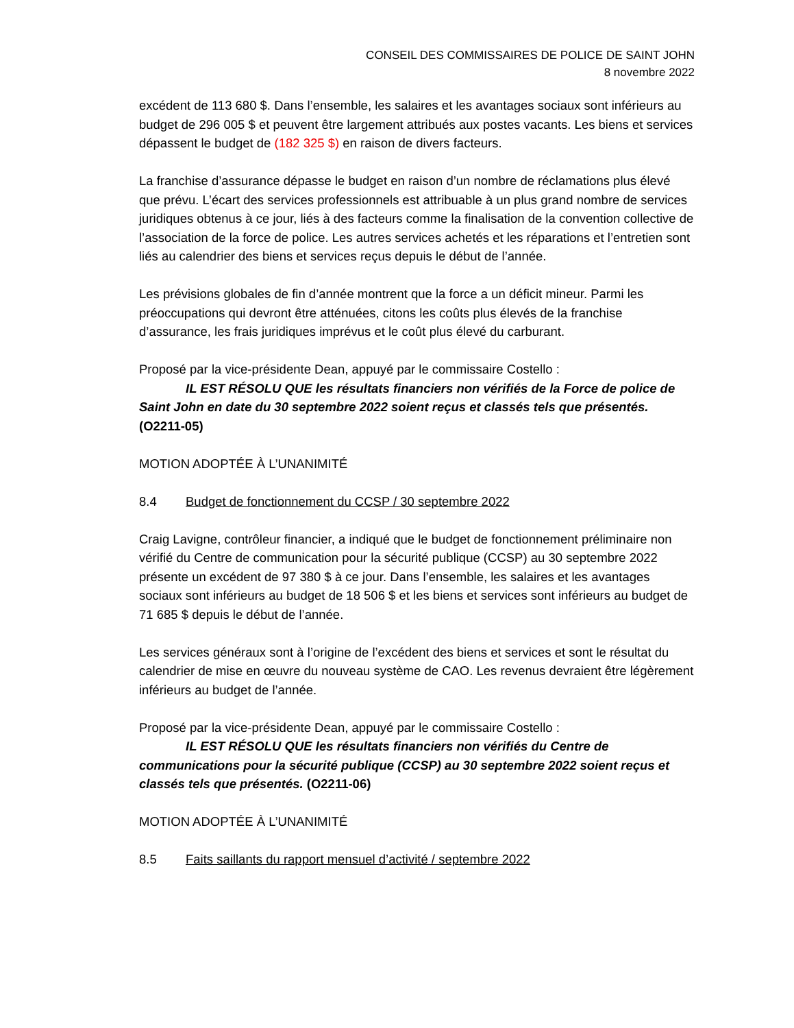CONSEIL DES COMMISSAIRES DE POLICE DE SAINT JOHN
8 novembre 2022
excédent de 113 680 $. Dans l’ensemble, les salaires et les avantages sociaux sont inférieurs au budget de 296 005 $ et peuvent être largement attribués aux postes vacants. Les biens et services dépassent le budget de (182 325 $) en raison de divers facteurs.
La franchise d’assurance dépasse le budget en raison d’un nombre de réclamations plus élevé que prévu. L’écart des services professionnels est attribuable à un plus grand nombre de services juridiques obtenus à ce jour, liés à des facteurs comme la finalisation de la convention collective de l’association de la force de police. Les autres services achetés et les réparations et l’entretien sont liés au calendrier des biens et services reçus depuis le début de l’année.
Les prévisions globales de fin d’année montrent que la force a un déficit mineur. Parmi les préoccupations qui devront être atténuées, citons les coûts plus élevés de la franchise d’assurance, les frais juridiques imprévus et le coût plus élevé du carburant.
Proposé par la vice-présidente Dean, appuyé par le commissaire Costello :
IL EST RÉSOLU QUE les résultats financiers non vérifiés de la Force de police de Saint John en date du 30 septembre 2022 soient reçus et classés tels que présentés. (O2211-05)
MOTION ADOPTÉE À L’UNANIMITÉ
8.4 Budget de fonctionnement du CCSP / 30 septembre 2022
Craig Lavigne, contrôleur financier, a indiqué que le budget de fonctionnement préliminaire non vérifié du Centre de communication pour la sécurité publique (CCSP) au 30 septembre 2022 présente un excédent de 97 380 $ à ce jour. Dans l’ensemble, les salaires et les avantages sociaux sont inférieurs au budget de 18 506 $ et les biens et services sont inférieurs au budget de 71 685 $ depuis le début de l’année.
Les services généraux sont à l’origine de l’excédent des biens et services et sont le résultat du calendrier de mise en œuvre du nouveau système de CAO. Les revenus devraient être légèrement inférieurs au budget de l’année.
Proposé par la vice-présidente Dean, appuyé par le commissaire Costello :
IL EST RÉSOLU QUE les résultats financiers non vérifiés du Centre de communications pour la sécurité publique (CCSP) au 30 septembre 2022 soient reçus et classés tels que présentés. (O2211-06)
MOTION ADOPTÉE À L’UNANIMITÉ
8.5 Faits saillants du rapport mensuel d’activité / septembre 2022